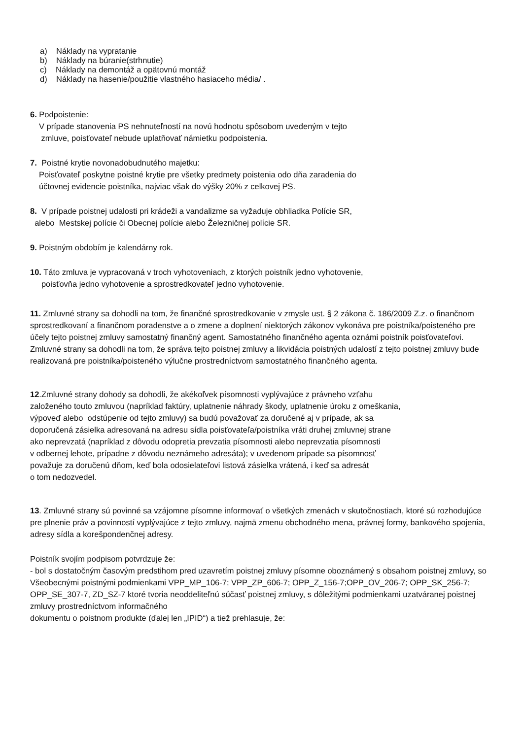a) Náklady na vypratanie
b) Náklady na búranie(strhnutie)
c) Náklady na demontáž a opätovnú montáž
d) Náklady na hasenie/použitie vlastného hasiaceho média/ .
6. Podpoistenie:
V prípade stanovenia PS nehnuteľností na novú hodnotu spôsobom uvedeným v tejto
zmluve, poisťovateľ nebude uplatňovať námietku podpoistenia.
7. Poistné krytie novonadobudnutého majetku:
Poisťovateľ poskytne poistné krytie pre všetky predmety poistenia odo dňa zaradenia do
účtovnej evidencie poistníka, najviac však do výšky 20% z celkovej PS.
8. V prípade poistnej udalosti pri krádeži a vandalizme sa vyžaduje obhliadka Polície SR,
alebo Mestskej polície či Obecnej polície alebo Železničnej polície SR.
9. Poistným obdobím je kalendárny rok.
10. Táto zmluva je vypracovaná v troch vyhotoveniach, z ktorých poistník jedno vyhotovenie,
poisťovňa jedno vyhotovenie a sprostredkovateľ jedno vyhotovenie.
11. Zmluvné strany sa dohodli na tom, že finančné sprostredkovanie v zmysle ust. § 2 zákona č. 186/2009 Z.z. o finančnom sprostredkovaní a finančnom poradenstve a o zmene a doplnení niektorých zákonov vykonáva pre poistníka/poisteného pre účely tejto poistnej zmluvy samostatný finančný agent. Samostatného finančného agenta oznámi poistník poisťovateľovi. Zmluvné strany sa dohodli na tom, že správa tejto poistnej zmluvy a likvidácia poistných udalostí z tejto poistnej zmluvy bude realizovaná pre poistníka/poisteného výlučne prostredníctvom samostatného finančného agenta.
12.Zmluvné strany dohody sa dohodli, že akékoľvek písomnosti vyplývajúce z právneho vzťahu
založeného touto zmluvou (napríklad faktúry, uplatnenie náhrady škody, uplatnenie úroku z omeškania,
výpoveď alebo odstúpenie od tejto zmluvy) sa budú považovať za doručené aj v prípade, ak sa
doporučená zásielka adresovaná na adresu sídla poisťovateľa/poistníka vráti druhej zmluvnej strane
ako neprevzatá (napríklad z dôvodu odopretia prevzatia písomnosti alebo neprevzatia písomnosti
v odbernej lehote, prípadne z dôvodu neznámeho adresáta); v uvedenom prípade sa písomnosť
považuje za doručenú dňom, keď bola odosielateľovi listová zásielka vrátená, i keď sa adresát
o tom nedozvedel.
13. Zmluvné strany sú povinné sa vzájomne písomne informovať o všetkých zmenách v skutočnostiach, ktoré sú rozhodujúce pre plnenie práv a povinností vyplývajúce z tejto zmluvy, najmä zmenu obchodného mena, právnej formy, bankového spojenia, adresy sídla a korešpondenčnej adresy.
Poistník svojím podpisom potvrdzuje že:
- bol s dostatočným časovým predstihom pred uzavretím poistnej zmluvy písomne oboznámený s obsahom poistnej zmluvy, so Všeobecnými poistnými podmienkami VPP_MP_106-7; VPP_ZP_606-7; OPP_Z_156-7;OPP_OV_206-7; OPP_SK_256-7; OPP_SE_307-7, ZD_SZ-7 ktoré tvoria neoddeliteľnú súčasť poistnej zmluvy, s dôležitými podmienkami uzatváranej poistnej zmluvy prostredníctvom informačného
dokumentu o poistnom produkte (ďalej len „IPID“) a tiež prehlasuje, že: